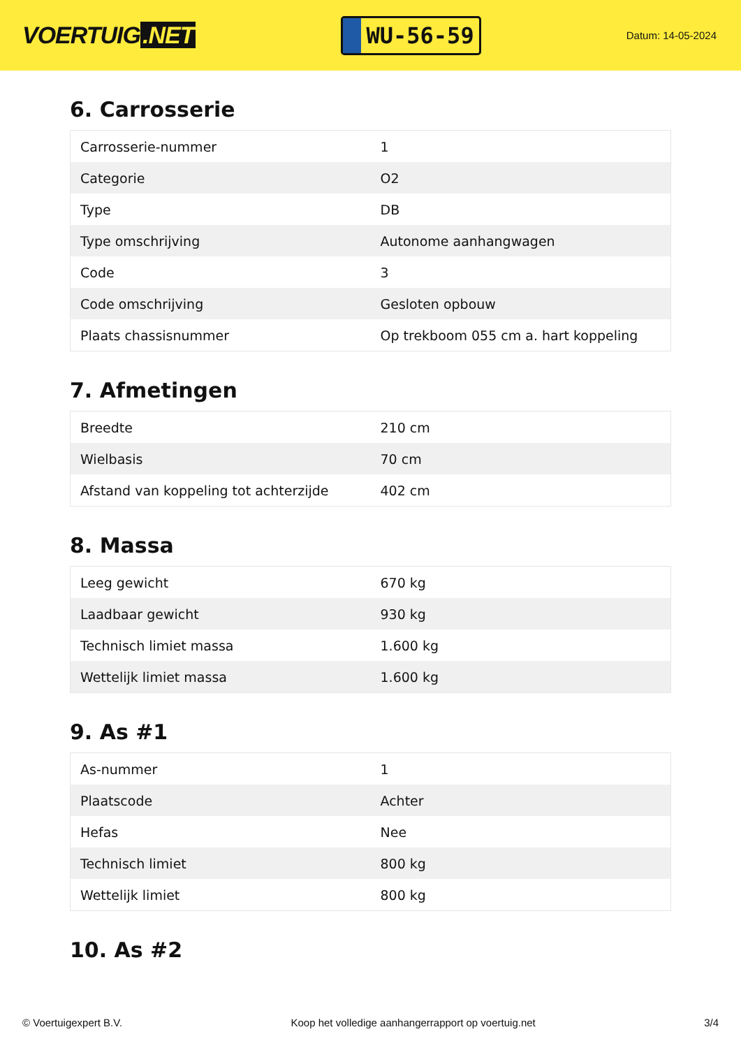VOERTUIG.NET
WU-56-59
Datum: 14-05-2024
6. Carrosserie
| Carrosserie-nummer | 1 |
| Categorie | O2 |
| Type | DB |
| Type omschrijving | Autonome aanhangwagen |
| Code | 3 |
| Code omschrijving | Gesloten opbouw |
| Plaats chassisnummer | Op trekboom 055 cm a. hart koppeling |
7. Afmetingen
| Breedte | 210 cm |
| Wielbasis | 70 cm |
| Afstand van koppeling tot achterzijde | 402 cm |
8. Massa
| Leeg gewicht | 670 kg |
| Laadbaar gewicht | 930 kg |
| Technisch limiet massa | 1.600 kg |
| Wettelijk limiet massa | 1.600 kg |
9. As #1
| As-nummer | 1 |
| Plaatscode | Achter |
| Hefas | Nee |
| Technisch limiet | 800 kg |
| Wettelijk limiet | 800 kg |
10. As #2
© Voertuigexpert B.V. Koop het volledige aanhangerrapport op voertuig.net 3/4